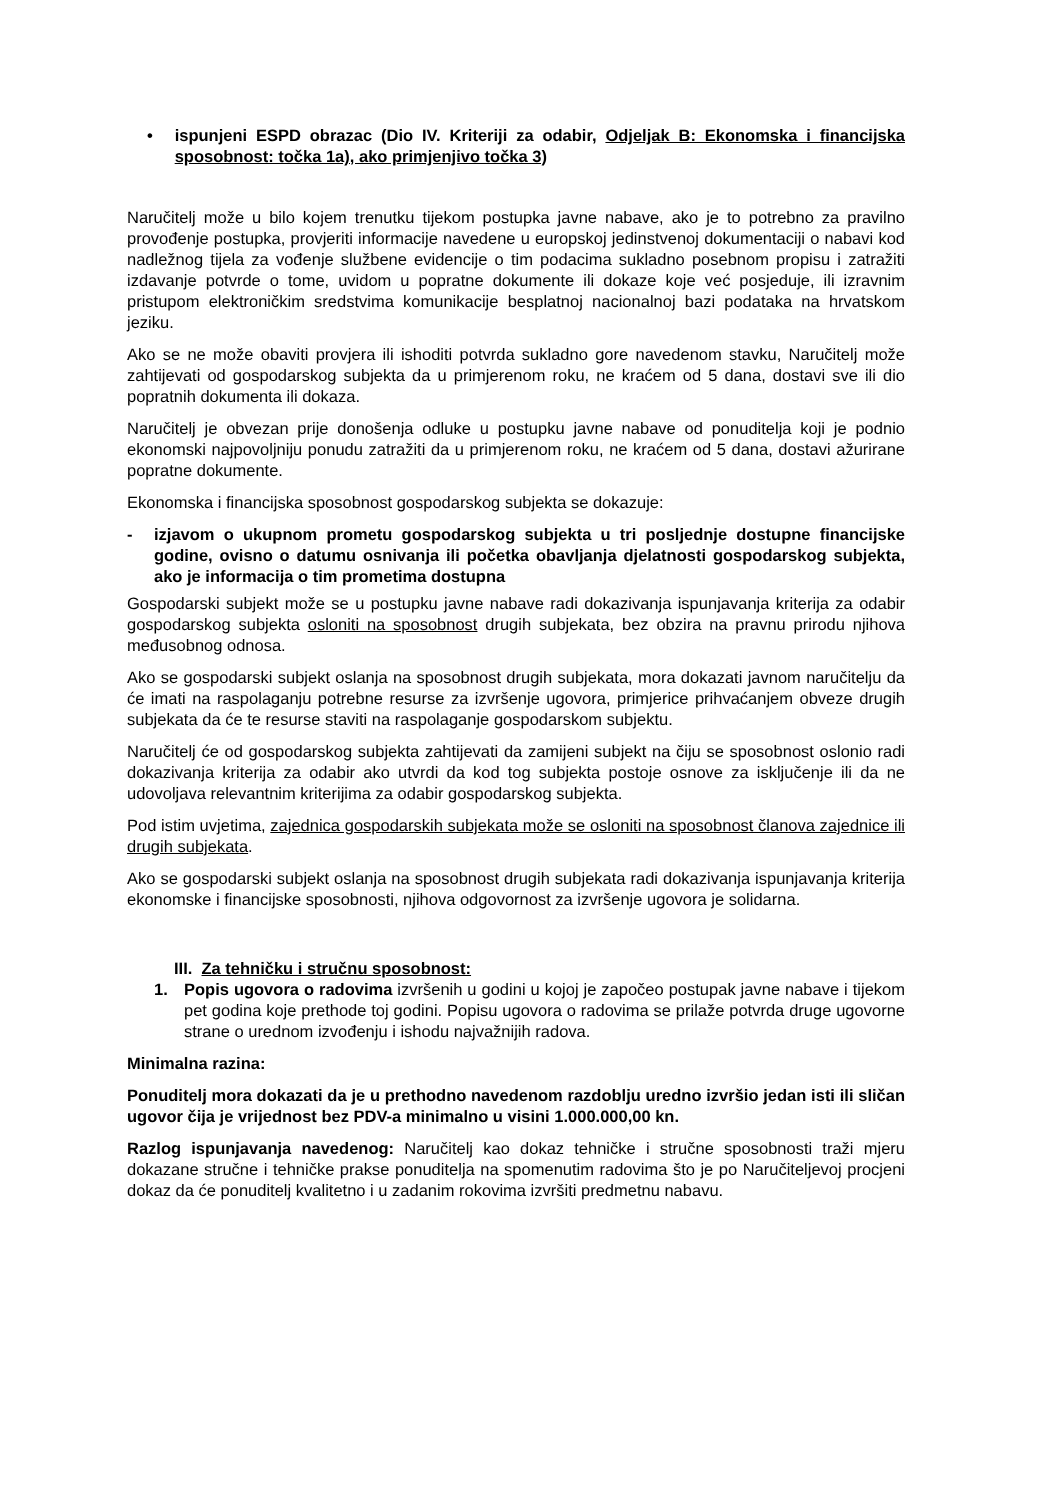• ispunjeni ESPD obrazac (Dio IV. Kriteriji za odabir, Odjeljak B: Ekonomska i financijska sposobnost: točka 1a), ako primjenjivo točka 3)
Naručitelj može u bilo kojem trenutku tijekom postupka javne nabave, ako je to potrebno za pravilno provođenje postupka, provjeriti informacije navedene u europskoj jedinstvenoj dokumentaciji o nabavi kod nadležnog tijela za vođenje službene evidencije o tim podacima sukladno posebnom propisu i zatražiti izdavanje potvrde o tome, uvidom u popratne dokumente ili dokaze koje već posjeduje, ili izravnim pristupom elektroničkim sredstvima komunikacije besplatnoj nacionalnoj bazi podataka na hrvatskom jeziku.
Ako se ne može obaviti provjera ili ishoditi potvrda sukladno gore navedenom stavku, Naručitelj može zahtijevati od gospodarskog subjekta da u primjerenom roku, ne kraćem od 5 dana, dostavi sve ili dio popratnih dokumenta ili dokaza.
Naručitelj je obvezan prije donošenja odluke u postupku javne nabave od ponuditelja koji je podnio ekonomski najpovoljniju ponudu zatražiti da u primjerenom roku, ne kraćem od 5 dana, dostavi ažurirane popratne dokumente.
Ekonomska i financijska sposobnost gospodarskog subjekta se dokazuje:
- izjavom o ukupnom prometu gospodarskog subjekta u tri posljednje dostupne financijske godine, ovisno o datumu osnivanja ili početka obavljanja djelatnosti gospodarskog subjekta, ako je informacija o tim prometima dostupna
Gospodarski subjekt može se u postupku javne nabave radi dokazivanja ispunjavanja kriterija za odabir gospodarskog subjekta osloniti na sposobnost drugih subjekata, bez obzira na pravnu prirodu njihova međusobnog odnosa.
Ako se gospodarski subjekt oslanja na sposobnost drugih subjekata, mora dokazati javnom naručitelju da će imati na raspolaganju potrebne resurse za izvršenje ugovora, primjerice prihvaćanjem obveze drugih subjekata da će te resurse staviti na raspolaganje gospodarskom subjektu.
Naručitelj će od gospodarskog subjekta zahtijevati da zamijeni subjekt na čiju se sposobnost oslonio radi dokazivanja kriterija za odabir ako utvrdi da kod tog subjekta postoje osnove za isključenje ili da ne udovoljava relevantnim kriterijima za odabir gospodarskog subjekta.
Pod istim uvjetima, zajednica gospodarskih subjekata može se osloniti na sposobnost članova zajednice ili drugih subjekata.
Ako se gospodarski subjekt oslanja na sposobnost drugih subjekata radi dokazivanja ispunjavanja kriterija ekonomske i financijske sposobnosti, njihova odgovornost za izvršenje ugovora je solidarna.
III. Za tehničku i stručnu sposobnost:
1. Popis ugovora o radovima izvršenih u godini u kojoj je započeo postupak javne nabave i tijekom pet godina koje prethode toj godini. Popisu ugovora o radovima se prilaže potvrda druge ugovorne strane o urednom izvođenju i ishodu najvažnijih radova.
Minimalna razina:
Ponuditelj mora dokazati da je u prethodno navedenom razdoblju uredno izvršio jedan isti ili sličan ugovor čija je vrijednost bez PDV-a minimalno u visini 1.000.000,00 kn.
Razlog ispunjavanja navedenog: Naručitelj kao dokaz tehničke i stručne sposobnosti traži mjeru dokazane stručne i tehničke prakse ponuditelja na spomenutim radovima što je po Naručiteljevoj procjeni dokaz da će ponuditelj kvalitetno i u zadanim rokovima izvršiti predmetnu nabavu.